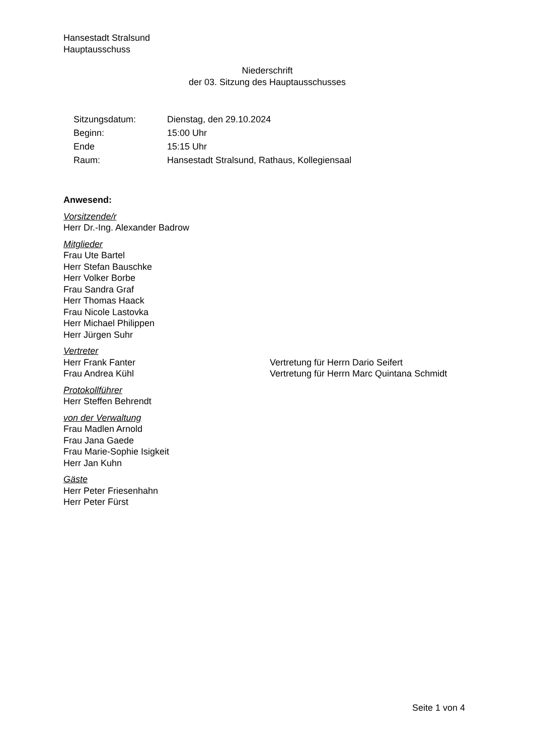Hansestadt Stralsund
Hauptausschuss
Niederschrift
der 03. Sitzung des Hauptausschusses
| Sitzungsdatum: | Dienstag, den 29.10.2024 |
| Beginn: | 15:00 Uhr |
| Ende | 15:15 Uhr |
| Raum: | Hansestadt Stralsund, Rathaus, Kollegiensaal |
Anwesend:
Vorsitzende/r
Herr Dr.-Ing. Alexander Badrow
Mitglieder
Frau Ute Bartel
Herr Stefan Bauschke
Herr Volker Borbe
Frau Sandra Graf
Herr Thomas Haack
Frau Nicole Lastovka
Herr Michael Philippen
Herr Jürgen Suhr
Vertreter
Herr Frank Fanter Vertretung für Herrn Dario Seifert
Frau Andrea Kühl Vertretung für Herrn Marc Quintana Schmidt
Protokollführer
Herr Steffen Behrendt
von der Verwaltung
Frau Madlen Arnold
Frau Jana Gaede
Frau Marie-Sophie Isigkeit
Herr Jan Kuhn
Gäste
Herr Peter Friesenhahn
Herr Peter Fürst
Seite 1 von 4